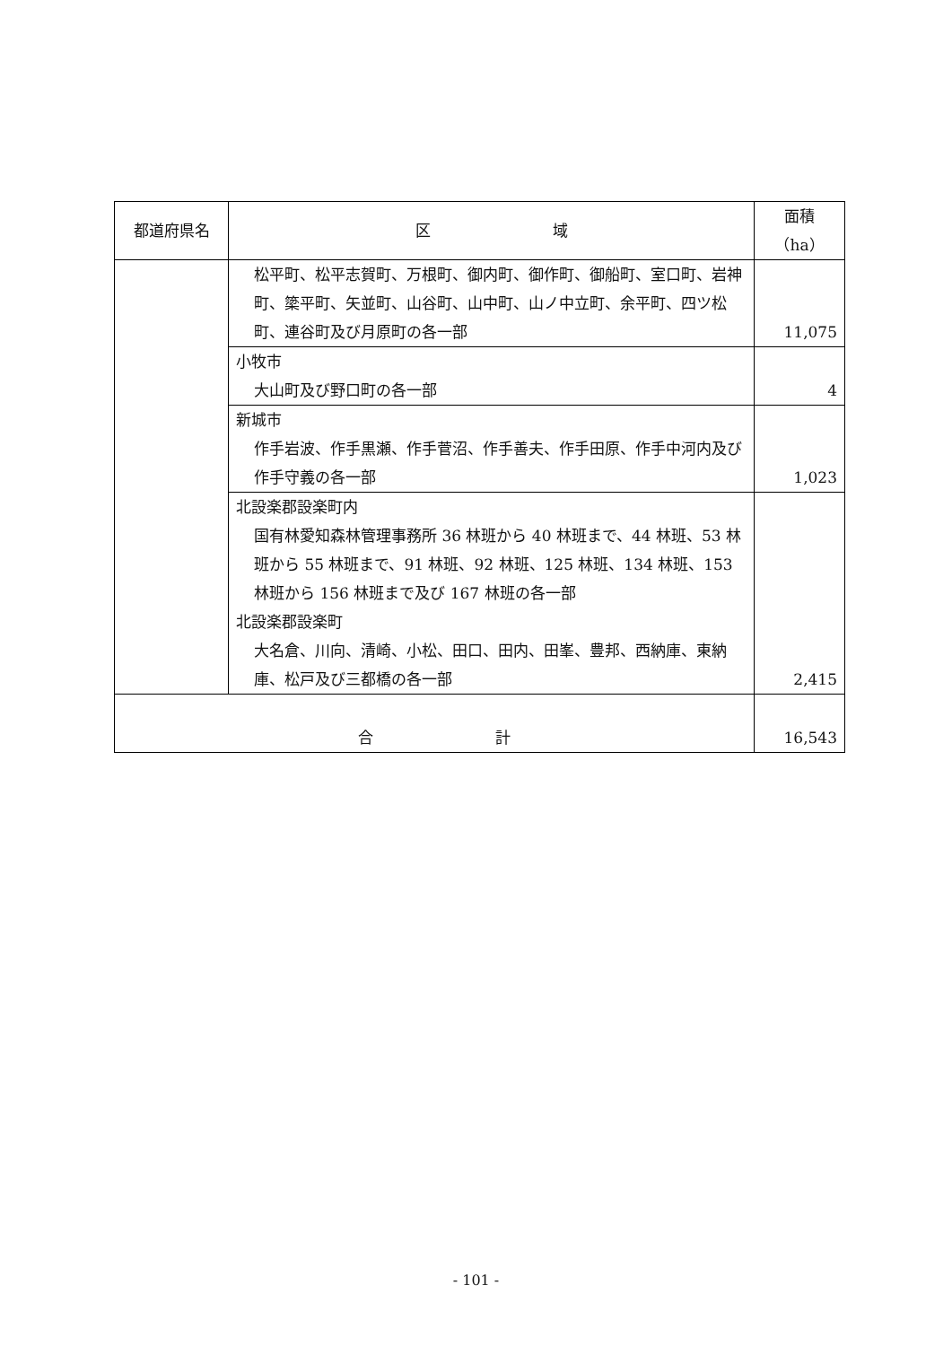| 都道府県名 | 区 域 | 面積（ha） |
| --- | --- | --- |
| | 松平町、松平志賀町、万根町、御内町、御作町、御船町、室口町、岩神町、簗平町、矢並町、山谷町、山中町、山ノ中立町、余平町、四ツ松町、連谷町及び月原町の各一部 | 11,075 |
| | 小牧市 大山町及び野口町の各一部 | 4 |
| | 新城市 作手岩波、作手黒瀬、作手菅沼、作手善夫、作手田原、作手中河内及び作手守義の各一部 | 1,023 |
| | 北設楽郡設楽町内 国有林愛知森林管理事務所 36 林班から 40 林班まで、44 林班、53 林班から 55 林班まで、91 林班、92 林班、125 林班、134 林班、153 林班から 156 林班まで及び 167 林班の各一部 北設楽郡設楽町 大名倉、川向、清崎、小松、田口、田内、田峯、豊邦、西納庫、東納庫、松戸及び三都橋の各一部 | 2,415 |
| 合 計 | | 16,543 |
- 101 -